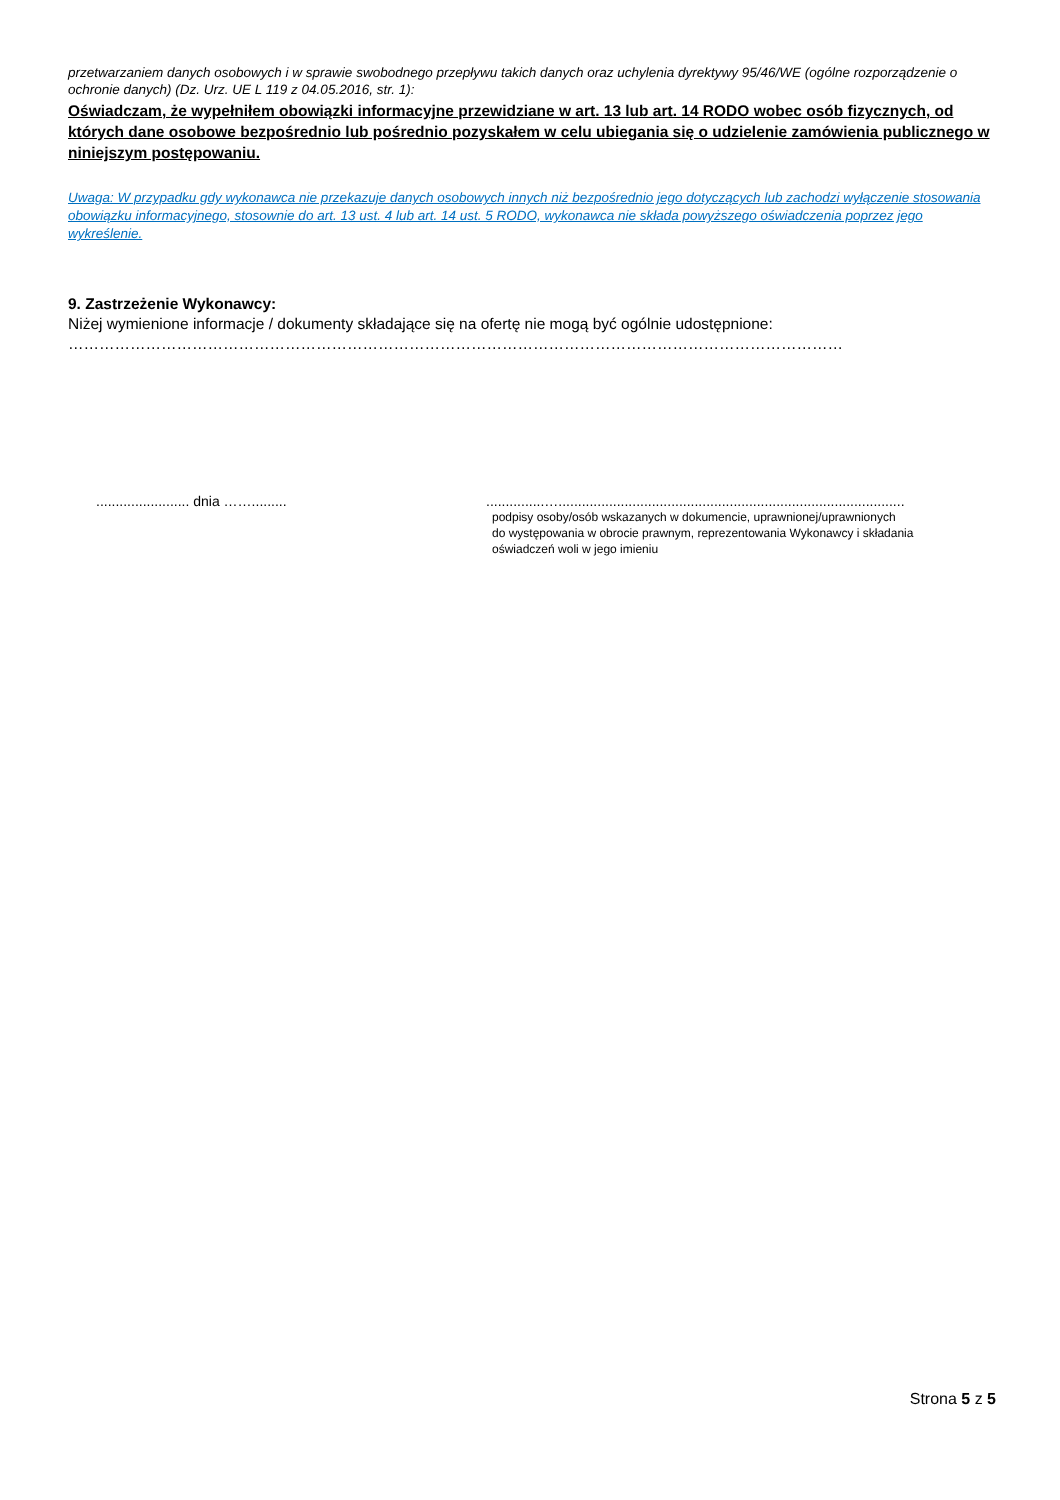przetwarzaniem danych osobowych i w sprawie swobodnego przepływu takich danych oraz uchylenia dyrektywy 95/46/WE (ogólne rozporządzenie o ochronie danych) (Dz. Urz. UE L 119 z 04.05.2016, str. 1):
Oświadczam, że wypełniłem obowiązki informacyjne przewidziane w art. 13 lub art. 14 RODO wobec osób fizycznych, od których dane osobowe bezpośrednio lub pośrednio pozyskałem w celu ubiegania się o udzielenie zamówienia publicznego w niniejszym postępowaniu.
Uwaga: W przypadku gdy wykonawca nie przekazuje danych osobowych innych niż bezpośrednio jego dotyczących lub zachodzi wyłączenie stosowania obowiązku informacyjnego, stosownie do art. 13 ust. 4 lub art. 14 ust. 5 RODO, wykonawca nie składa powyższego oświadczenia poprzez jego wykreślenie.
9. Zastrzeżenie Wykonawcy:
Niżej wymienione informacje / dokumenty składające się na ofertę nie mogą być ogólnie udostępnione:
……………………………………………………………………………………………………………………………………
........................ dnia …….........
...............….........................................................................................
podpisy osoby/osób wskazanych w dokumencie, uprawnionej/uprawnionych
do występowania w obrocie prawnym, reprezentowania Wykonawcy i składania
oświadczeń woli w jego imieniu
Strona 5 z 5